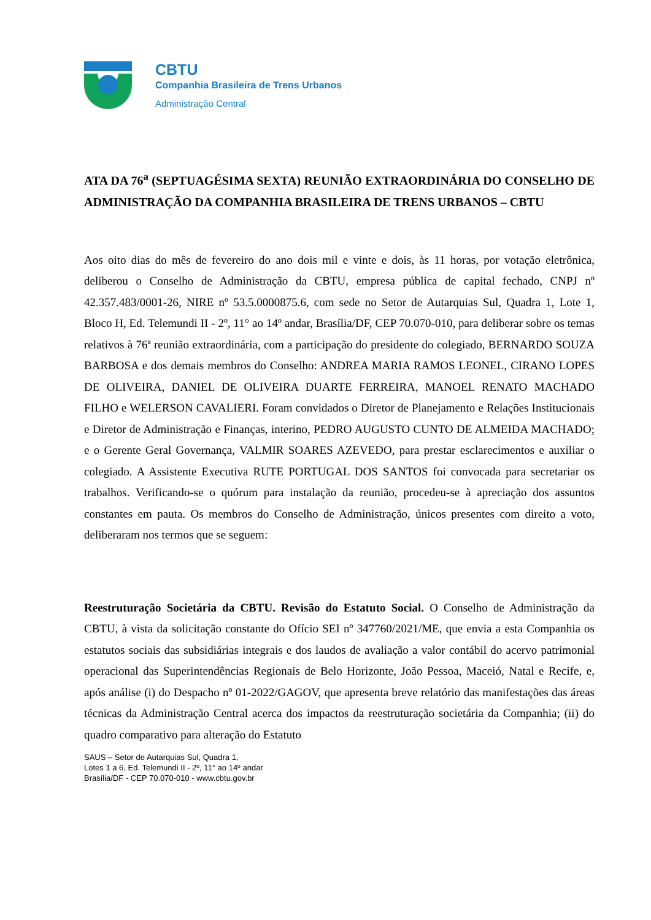CBTU
Companhia Brasileira de Trens Urbanos
Administração Central
ATA DA 76<sup>a</sup> (SEPTUAGÉSIMA SEXTA) REUNIÃO EXTRAORDINÁRIA DO CONSELHO DE ADMINISTRAÇÃO DA COMPANHIA BRASILEIRA DE TRENS URBANOS – CBTU
Aos oito dias do mês de fevereiro do ano dois mil e vinte e dois, às 11 horas, por votação eletrônica, deliberou o Conselho de Administração da CBTU, empresa pública de capital fechado, CNPJ nº 42.357.483/0001-26, NIRE nº 53.5.0000875.6, com sede no Setor de Autarquias Sul, Quadra 1, Lote 1, Bloco H, Ed. Telemundi II - 2º, 11° ao 14º andar, Brasília/DF, CEP 70.070-010, para deliberar sobre os temas relativos à 76ª reunião extraordinária, com a participação do presidente do colegiado, BERNARDO SOUZA BARBOSA e dos demais membros do Conselho: ANDREA MARIA RAMOS LEONEL, CIRANO LOPES DE OLIVEIRA, DANIEL DE OLIVEIRA DUARTE FERREIRA, MANOEL RENATO MACHADO FILHO e WELERSON CAVALIERI. Foram convidados o Diretor de Planejamento e Relações Institucionais e Diretor de Administração e Finanças, interino, PEDRO AUGUSTO CUNTO DE ALMEIDA MACHADO; e o Gerente Geral Governança, VALMIR SOARES AZEVEDO, para prestar esclarecimentos e auxiliar o colegiado. A Assistente Executiva RUTE PORTUGAL DOS SANTOS foi convocada para secretariar os trabalhos. Verificando-se o quórum para instalação da reunião, procedeu-se à apreciação dos assuntos constantes em pauta. Os membros do Conselho de Administração, únicos presentes com direito a voto, deliberaram nos termos que se seguem:
Reestruturação Societária da CBTU. Revisão do Estatuto Social. O Conselho de Administração da CBTU, à vista da solicitação constante do Ofício SEI nº 347760/2021/ME, que envia a esta Companhia os estatutos sociais das subsidiárias integrais e dos laudos de avaliação a valor contábil do acervo patrimonial operacional das Superintendências Regionais de Belo Horizonte, João Pessoa, Maceió, Natal e Recife, e, após análise (i) do Despacho nº 01-2022/GAGOV, que apresenta breve relatório das manifestações das áreas técnicas da Administração Central acerca dos impactos da reestruturação societária da Companhia; (ii) do quadro comparativo para alteração do Estatuto
SAUS – Setor de Autarquias Sul, Quadra 1,
Lotes 1 a 6, Ed. Telemundi II - 2º, 11° ao 14º andar
Brasília/DF - CEP 70.070-010 - www.cbtu.gov.br